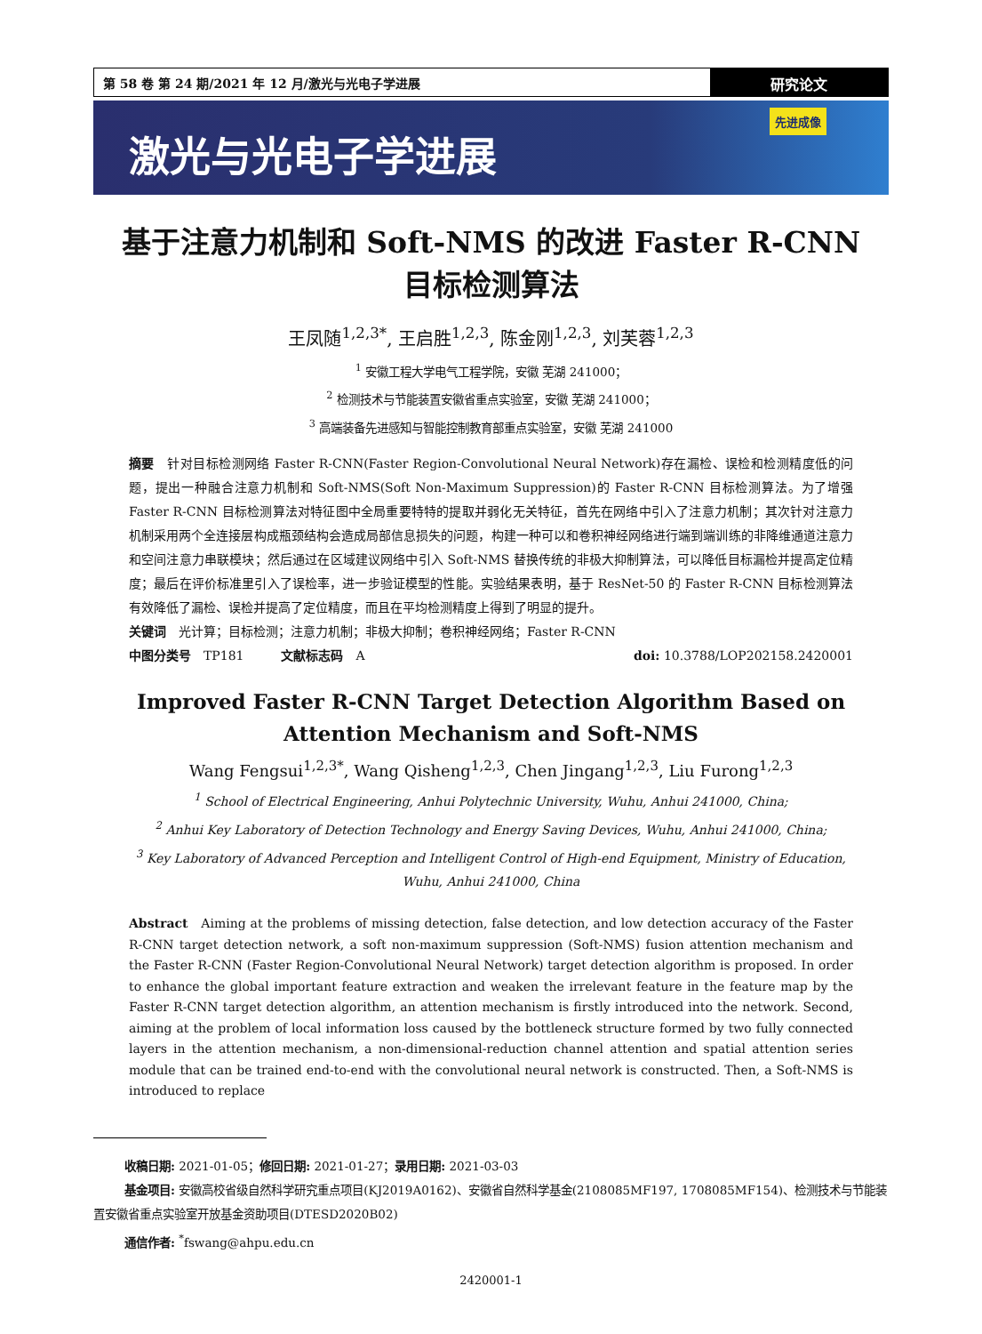第 58 卷 第 24 期/2021 年 12 月/激光与光电子学进展
研究论文
激光与光电子学进展
先进成像
基于注意力机制和 Soft-NMS 的改进 Faster R-CNN
目标检测算法
王凤随<sup>1,2,3*</sup>, 王启胜<sup>1,2,3</sup>, 陈金刚<sup>1,2,3</sup>, 刘芙蓉<sup>1,2,3</sup>
<sup>1</sup> 安徽工程大学电气工程学院，安徽 芜湖 241000；
<sup>2</sup> 检测技术与节能装置安徽省重点实验室，安徽 芜湖 241000；
<sup>3</sup> 高端装备先进感知与智能控制教育部重点实验室，安徽 芜湖 241000
摘要　针对目标检测网络 Faster R-CNN(Faster Region-Convolutional Neural Network)存在漏检、误检和检测精度低的问题，提出一种融合注意力机制和 Soft-NMS(Soft Non-Maximum Suppression)的 Faster R-CNN 目标检测算法。为了增强 Faster R-CNN 目标检测算法对特征图中全局重要特特的提取并弱化无关特征，首先在网络中引入了注意力机制；其次针对注意力机制采用两个全连接层构成瓶颈结构会造成局部信息损失的问题，构建一种可以和卷积神经网络进行端到端训练的非降维通道注意力和空间注意力串联模块；然后通过在区域建议网络中引入 Soft-NMS 替换传统的非极大抑制算法，可以降低目标漏检并提高定位精度；最后在评价标准里引入了误检率，进一步验证模型的性能。实验结果表明，基于 ResNet-50 的 Faster R-CNN 目标检测算法有效降低了漏检、误检并提高了定位精度，而且在平均检测精度上得到了明显的提升。
关键词　光计算；目标检测；注意力机制；非极大抑制；卷积神经网络；Faster R-CNN
中图分类号　TP181　　　文献标志码　A doi: 10.3788/LOP202158.2420001
Improved Faster R-CNN Target Detection Algorithm Based on
Attention Mechanism and Soft-NMS
Wang Fengsui<sup>1,2,3*</sup>, Wang Qisheng<sup>1,2,3</sup>, Chen Jingang<sup>1,2,3</sup>, Liu Furong<sup>1,2,3</sup>
<sup>1</sup> School of Electrical Engineering, Anhui Polytechnic University, Wuhu, Anhui 241000, China;
<sup>2</sup> Anhui Key Laboratory of Detection Technology and Energy Saving Devices, Wuhu, Anhui 241000, China;
<sup>3</sup> Key Laboratory of Advanced Perception and Intelligent Control of High-end Equipment, Ministry of Education,
Wuhu, Anhui 241000, China
Abstract　Aiming at the problems of missing detection, false detection, and low detection accuracy of the Faster R-CNN target detection network, a soft non-maximum suppression (Soft-NMS) fusion attention mechanism and the Faster R-CNN (Faster Region-Convolutional Neural Network) target detection algorithm is proposed. In order to enhance the global important feature extraction and weaken the irrelevant feature in the feature map by the Faster R-CNN target detection algorithm, an attention mechanism is firstly introduced into the network. Second, aiming at the problem of local information loss caused by the bottleneck structure formed by two fully connected layers in the attention mechanism, a non-dimensional-reduction channel attention and spatial attention series module that can be trained end-to-end with the convolutional neural network is constructed. Then, a Soft-NMS is introduced to replace
收稿日期: 2021-01-05；修回日期: 2021-01-27；录用日期: 2021-03-03
基金项目: 安徽高校省级自然科学研究重点项目(KJ2019A0162)、安徽省自然科学基金(2108085MF197, 1708085MF154)、检测技术与节能装置安徽省重点实验室开放基金资助项目(DTESD2020B02)
通信作者: <sup>*</sup>fswang@ahpu.edu.cn
2420001-1